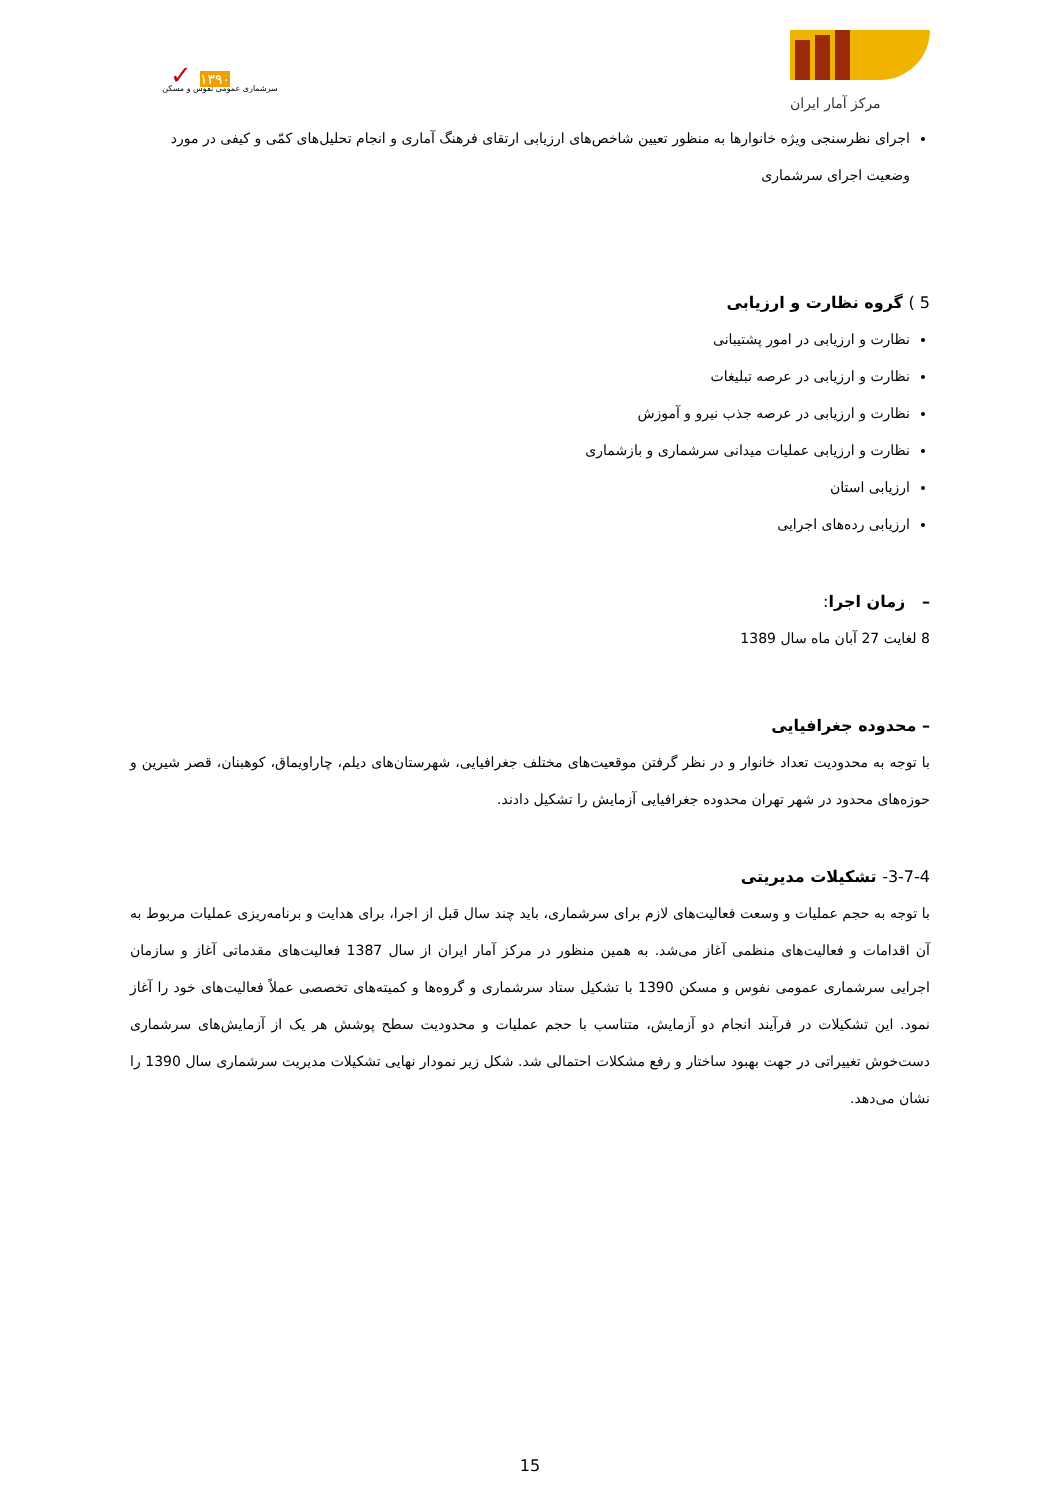✓ ۱۳۹۰
سرشماری عمومی نفوس و مسکن
مرکز آمار ایران
اجرای نظرسنجی ویژه خانوارها به منظور تعیین شاخص‌های ارزیابی ارتقای فرهنگ آماری و انجام تحلیل‌های کمّی و کیفی در مورد وضعیت اجرای سرشماری
5 ) گروه نظارت و ارزیابی
نظارت و ارزیابی در امور پشتیبانی
نظارت و ارزیابی در عرصه تبلیغات
نظارت و ارزیابی در عرصه جذب نیرو و آموزش
نظارت و ارزیابی عملیات میدانی سرشماری و بازشماری
ارزیابی استان
ارزیابی رده‌های اجرایی
– زمان اجرا:
8 لغایت 27 آبان ماه سال 1389
– محدوده جغرافیایی
با توجه به محدودیت تعداد خانوار و در نظر گرفتن موقعیت‌های مختلف جغرافیایی، شهرستان‌های دیلم، چاراویماق، کوهبنان، قصر شیرین و حوزه‌های محدود در شهر تهران محدوده جغرافیایی آزمایش را تشکیل دادند.
3-7-4- تشکیلات مدیریتی
با توجه به حجم عملیات و وسعت فعالیت‌های لازم برای سرشماری، باید چند سال قبل از اجرا، برای هدایت و برنامه‌ریزی عملیات مربوط به آن اقدامات و فعالیت‌های منظمی آغاز می‌شد. به همین منظور در مرکز آمار ایران از سال 1387 فعالیت‌های مقدماتی آغاز و سازمان اجرایی سرشماری عمومی نفوس و مسکن 1390 با تشکیل ستاد سرشماری و گروه‌ها و کمیته‌های تخصصی عملاً فعالیت‌های خود را آغاز نمود. این تشکیلات در فرآیند انجام دو آزمایش، متناسب با حجم عملیات و محدودیت سطح پوشش هر یک از آزمایش‌های سرشماری دست‌خوش تغییراتی در جهت بهبود ساختار و رفع مشکلات احتمالی شد. شکل زیر نمودار نهایی تشکیلات مدیریت سرشماری سال 1390 را نشان می‌دهد.
15